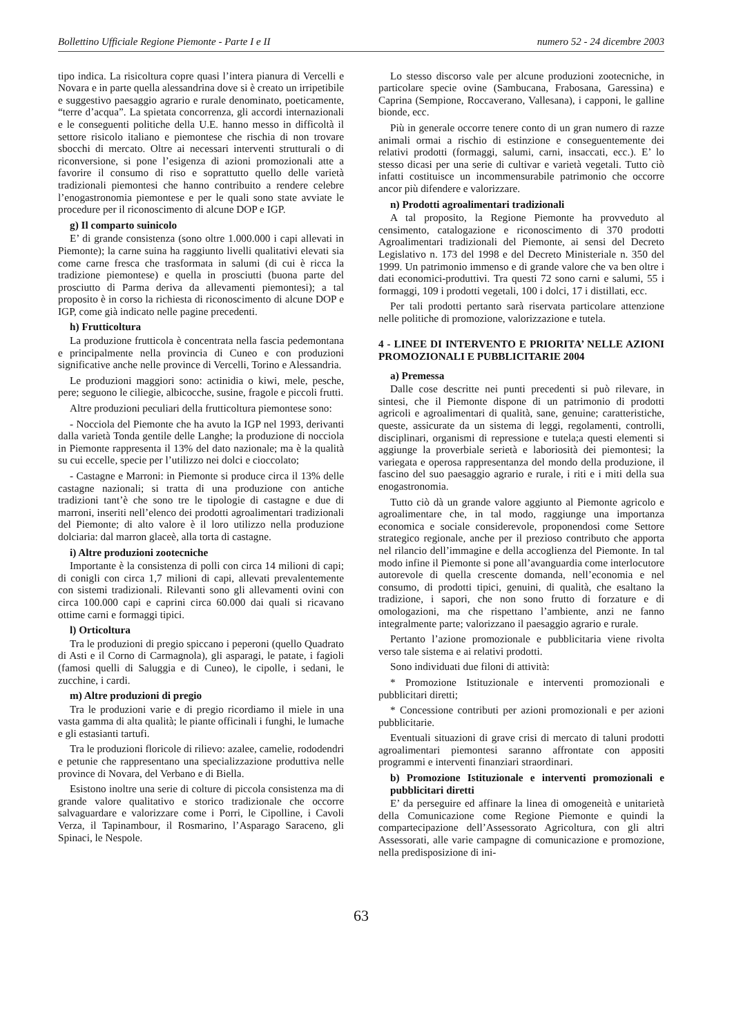Bollettino Ufficiale Regione Piemonte - Parte I e II numero 52 - 24 dicembre 2003
tipo indica. La risicoltura copre quasi l’intera pianura di Vercelli e Novara e in parte quella alessandrina dove si è creato un irripetibile e suggestivo paesaggio agrario e rurale denominato, poeticamente, “terre d’acqua”. La spietata concorrenza, gli accordi internazionali e le conseguenti politiche della U.E. hanno messo in difficoltà il settore risicolo italiano e piemontese che rischia di non trovare sbocchi di mercato. Oltre ai necessari interventi strutturali o di riconversione, si pone l’esigenza di azioni promozionali atte a favorire il consumo di riso e soprattutto quello delle varietà tradizionali piemontesi che hanno contribuito a rendere celebre l’enogastronomia piemontese e per le quali sono state avviate le procedure per il riconoscimento di alcune DOP e IGP.
g) Il comparto suinicolo
E’ di grande consistenza (sono oltre 1.000.000 i capi allevati in Piemonte); la carne suina ha raggiunto livelli qualitativi elevati sia come carne fresca che trasformata in salumi (di cui è ricca la tradizione piemontese) e quella in prosciutti (buona parte del prosciutto di Parma deriva da allevamenti piemontesi); a tal proposito è in corso la richiesta di riconoscimento di alcune DOP e IGP, come già indicato nelle pagine precedenti.
h) Frutticoltura
La produzione frutticola è concentrata nella fascia pedemontana e principalmente nella provincia di Cuneo e con produzioni significative anche nelle province di Vercelli, Torino e Alessandria.
Le produzioni maggiori sono: actinidia o kiwi, mele, pesche, pere; seguono le ciliegie, albicocche, susine, fragole e piccoli frutti.
Altre produzioni peculiari della frutticoltura piemontese sono:
- Nocciola del Piemonte che ha avuto la IGP nel 1993, derivanti dalla varietà Tonda gentile delle Langhe; la produzione di nocciola in Piemonte rappresenta il 13% del dato nazionale; ma è la qualità su cui eccelle, specie per l’utilizzo nei dolci e cioccolato;
- Castagne e Marroni: in Piemonte si produce circa il 13% delle castagne nazionali; si tratta di una produzione con antiche tradizioni tant’è che sono tre le tipologie di castagne e due di marroni, inseriti nell’elenco dei prodotti agroalimentari tradizionali del Piemonte; di alto valore è il loro utilizzo nella produzione dolciaria: dal marron glaceè, alla torta di castagne.
i) Altre produzioni zootecniche
Importante è la consistenza di polli con circa 14 milioni di capi; di conigli con circa 1,7 milioni di capi, allevati prevalentemente con sistemi tradizionali. Rilevanti sono gli allevamenti ovini con circa 100.000 capi e caprini circa 60.000 dai quali si ricavano ottime carni e formaggi tipici.
l) Orticoltura
Tra le produzioni di pregio spiccano i peperoni (quello Quadrato di Asti e il Corno di Carmagnola), gli asparagi, le patate, i fagioli (famosi quelli di Saluggia e di Cuneo), le cipolle, i sedani, le zucchine, i cardi.
m) Altre produzioni di pregio
Tra le produzioni varie e di pregio ricordiamo il miele in una vasta gamma di alta qualità; le piante officinali i funghi, le lumache e gli estasianti tartufi.
Tra le produzioni floricole di rilievo: azalee, camelie, rododendri e petunie che rappresentano una specializzazione produttiva nelle province di Novara, del Verbano e di Biella.
Esistono inoltre una serie di colture di piccola consistenza ma di grande valore qualitativo e storico tradizionale che occorre salvaguardare e valorizzare come i Porri, le Cipolline, i Cavoli Verza, il Tapinambour, il Rosmarino, l’Asparago Saraceno, gli Spinaci, le Nespole.
Lo stesso discorso vale per alcune produzioni zootecniche, in particolare specie ovine (Sambucana, Frabosana, Garessina) e Caprina (Sempione, Roccaverano, Vallesana), i capponi, le galline bionde, ecc.
Più in generale occorre tenere conto di un gran numero di razze animali ormai a rischio di estinzione e conseguentemente dei relativi prodotti (formaggi, salumi, carni, insaccati, ecc.). E’ lo stesso dicasi per una serie di cultivar e varietà vegetali. Tutto ciò infatti costituisce un incommensurabile patrimonio che occorre ancor più difendere e valorizzare.
n) Prodotti agroalimentari tradizionali
A tal proposito, la Regione Piemonte ha provveduto al censimento, catalogazione e riconoscimento di 370 prodotti Agroalimentari tradizionali del Piemonte, ai sensi del Decreto Legislativo n. 173 del 1998 e del Decreto Ministeriale n. 350 del 1999. Un patrimonio immenso e di grande valore che va ben oltre i dati economici-produttivi. Tra questi 72 sono carni e salumi, 55 i formaggi, 109 i prodotti vegetali, 100 i dolci, 17 i distillati, ecc.
Per tali prodotti pertanto sarà riservata particolare attenzione nelle politiche di promozione, valorizzazione e tutela.
4 - LINEE DI INTERVENTO E PRIORITA’ NELLE AZIONI PROMOZIONALI E PUBBLICITARIE 2004
a) Premessa
Dalle cose descritte nei punti precedenti si può rilevare, in sintesi, che il Piemonte dispone di un patrimonio di prodotti agricoli e agroalimentari di qualità, sane, genuine; caratteristiche, queste, assicurate da un sistema di leggi, regolamenti, controlli, disciplinari, organismi di repressione e tutela;a questi elementi si aggiunge la proverbiale serietà e laboriosità dei piemontesi; la variegata e operosa rappresentanza del mondo della produzione, il fascino del suo paesaggio agrario e rurale, i riti e i miti della sua enogastronomia.
Tutto ciò dà un grande valore aggiunto al Piemonte agricolo e agroalimentare che, in tal modo, raggiunge una importanza economica e sociale considerevole, proponendosi come Settore strategico regionale, anche per il prezioso contributo che apporta nel rilancio dell’immagine e della accoglienza del Piemonte. In tal modo infine il Piemonte si pone all’avanguardia come interlocutore autorevole di quella crescente domanda, nell’economia e nel consumo, di prodotti tipici, genuini, di qualità, che esaltano la tradizione, i sapori, che non sono frutto di forzature e di omologazioni, ma che rispettano l’ambiente, anzi ne fanno integralmente parte; valorizzano il paesaggio agrario e rurale.
Pertanto l’azione promozionale e pubblicitaria viene rivolta verso tale sistema e ai relativi prodotti.
Sono individuati due filoni di attività:
* Promozione Istituzionale e interventi promozionali e pubblicitari diretti;
* Concessione contributi per azioni promozionali e per azioni pubblicitarie.
Eventuali situazioni di grave crisi di mercato di taluni prodotti agroalimentari piemontesi saranno affrontate con appositi programmi e interventi finanziari straordinari.
b) Promozione Istituzionale e interventi promozionali e pubblicitari diretti
E’ da perseguire ed affinare la linea di omogeneità e unitarietà della Comunicazione come Regione Piemonte e quindi la compartecipazione dell’Assessorato Agricoltura, con gli altri Assessorati, alle varie campagne di comunicazione e promozione, nella predisposizione di ini-
63